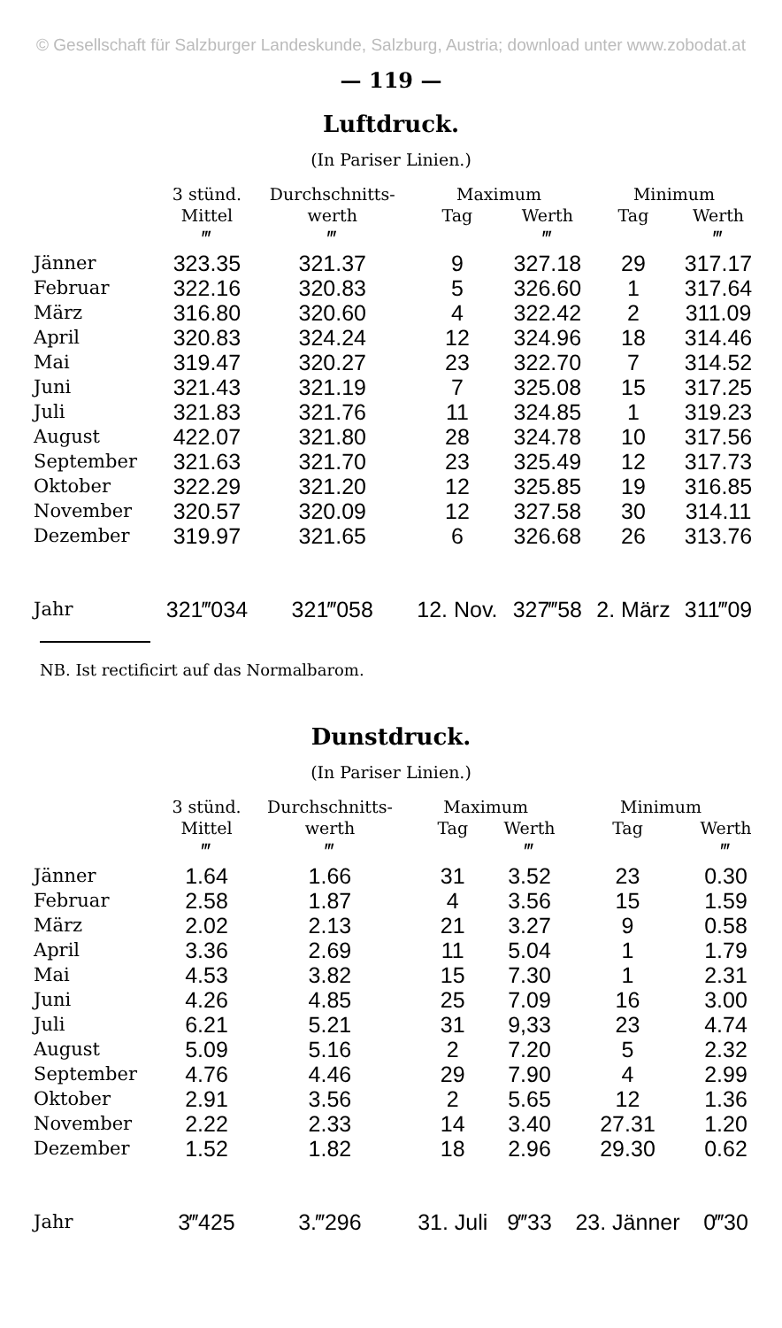© Gesellschaft für Salzburger Landeskunde, Salzburg, Austria; download unter www.zobodat.at
— 119 —
Luftdruck.
(In Pariser Linien.)
| | 3 stünd. | Durchschnitts- | Maximum | | Minimum | |
| --- | --- | --- | --- | --- | --- | --- |
| | Mittel | werth | Tag | Werth | Tag | Werth |
| | ‴ | ‴ | | ‴ | | ‴ |
| Jänner | 323.35 | 321.37 | 9 | 327.18 | 29 | 317.17 |
| Februar | 322.16 | 320.83 | 5 | 326.60 | 1 | 317.64 |
| März | 316.80 | 320.60 | 4 | 322.42 | 2 | 311.09 |
| April | 320.83 | 324.24 | 12 | 324.96 | 18 | 314.46 |
| Mai | 319.47 | 320.27 | 23 | 322.70 | 7 | 314.52 |
| Juni | 321.43 | 321.19 | 7 | 325.08 | 15 | 317.25 |
| Juli | 321.83 | 321.76 | 11 | 324.85 | 1 | 319.23 |
| August | 422.07 | 321.80 | 28 | 324.78 | 10 | 317.56 |
| September | 321.63 | 321.70 | 23 | 325.49 | 12 | 317.73 |
| Oktober | 322.29 | 321.20 | 12 | 325.85 | 19 | 316.85 |
| November | 320.57 | 320.09 | 12 | 327.58 | 30 | 314.11 |
| Dezember | 319.97 | 321.65 | 6 | 326.68 | 26 | 313.76 |
| Jahr | 321‴034 | 321‴058 | 12. Nov. | 327‴58 | 2. März | 311‴09 |
NB. Ist rectificirt auf das Normalbarom.
Dunstdruck.
(In Pariser Linien.)
| | 3 stünd. | Durchschnitts- | Maximum | | Minimum | |
| --- | --- | --- | --- | --- | --- | --- |
| | Mittel | werth | Tag | Werth | Tag | Werth |
| | ‴ | ‴ | | ‴ | | ‴ |
| Jänner | 1.64 | 1.66 | 31 | 3.52 | 23 | 0.30 |
| Februar | 2.58 | 1.87 | 4 | 3.56 | 15 | 1.59 |
| März | 2.02 | 2.13 | 21 | 3.27 | 9 | 0.58 |
| April | 3.36 | 2.69 | 11 | 5.04 | 1 | 1.79 |
| Mai | 4.53 | 3.82 | 15 | 7.30 | 1 | 2.31 |
| Juni | 4.26 | 4.85 | 25 | 7.09 | 16 | 3.00 |
| Juli | 6.21 | 5.21 | 31 | 9,33 | 23 | 4.74 |
| August | 5.09 | 5.16 | 2 | 7.20 | 5 | 2.32 |
| September | 4.76 | 4.46 | 29 | 7.90 | 4 | 2.99 |
| Oktober | 2.91 | 3.56 | 2 | 5.65 | 12 | 1.36 |
| November | 2.22 | 2.33 | 14 | 3.40 | 27.31 | 1.20 |
| Dezember | 1.52 | 1.82 | 18 | 2.96 | 29.30 | 0.62 |
| Jahr | 3‴425 | 3.‴296 | 31. Juli | 9‴33 | 23. Jänner | 0‴30 |